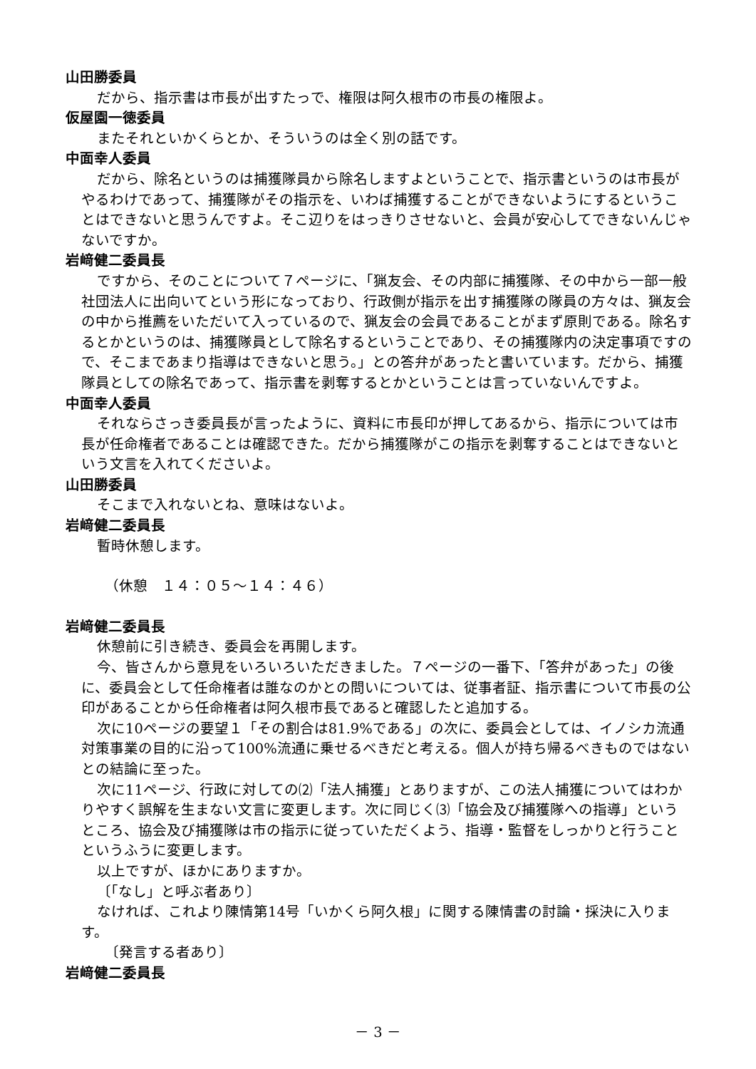山田勝委員
だから、指示書は市長が出すたっで、権限は阿久根市の市長の権限よ。
仮屋園一徳委員
またそれといかくらとか、そういうのは全く別の話です。
中面幸人委員
だから、除名というのは捕獲隊員から除名しますよということで、指示書というのは市長がやるわけであって、捕獲隊がその指示を、いわば捕獲することができないようにするということはできないと思うんですよ。そこ辺りをはっきりさせないと、会員が安心してできないんじゃないですか。
岩﨑健二委員長
ですから、そのことについて７ページに、「猟友会、その内部に捕獲隊、その中から一部一般社団法人に出向いてという形になっており、行政側が指示を出す捕獲隊の隊員の方々は、猟友会の中から推薦をいただいて入っているので、猟友会の会員であることがまず原則である。除名するとかというのは、捕獲隊員として除名するということであり、その捕獲隊内の決定事項ですので、そこまであまり指導はできないと思う。」との答弁があったと書いています。だから、捕獲隊員としての除名であって、指示書を剥奪するとかということは言っていないんですよ。
中面幸人委員
それならさっき委員長が言ったように、資料に市長印が押してあるから、指示については市長が任命権者であることは確認できた。だから捕獲隊がこの指示を剥奪することはできないという文言を入れてくださいよ。
山田勝委員
そこまで入れないとね、意味はないよ。
岩﨑健二委員長
暫時休憩します。
（休憩　１４：０５～１４：４６）
岩﨑健二委員長
休憩前に引き続き、委員会を再開します。
今、皆さんから意見をいろいろいただきました。７ページの一番下、「答弁があった」の後に、委員会として任命権者は誰なのかとの問いについては、従事者証、指示書について市長の公印があることから任命権者は阿久根市長であると確認したと追加する。
次に10ページの要望１「その割合は81.9%である」の次に、委員会としては、イノシカ流通対策事業の目的に沿って100%流通に乗せるべきだと考える。個人が持ち帰るべきものではないとの結論に至った。
次に11ページ、行政に対しての⑵「法人捕獲」とありますが、この法人捕獲についてはわかりやすく誤解を生まない文言に変更します。次に同じく⑶「協会及び捕獲隊への指導」というところ、協会及び捕獲隊は市の指示に従っていただくよう、指導・監督をしっかりと行うことというふうに変更します。
以上ですが、ほかにありますか。
〔「なし」と呼ぶ者あり〕
なければ、これより陳情第14号「いかくら阿久根」に関する陳情書の討論・採決に入ります。
〔発言する者あり〕
岩﨑健二委員長
－ 3 －